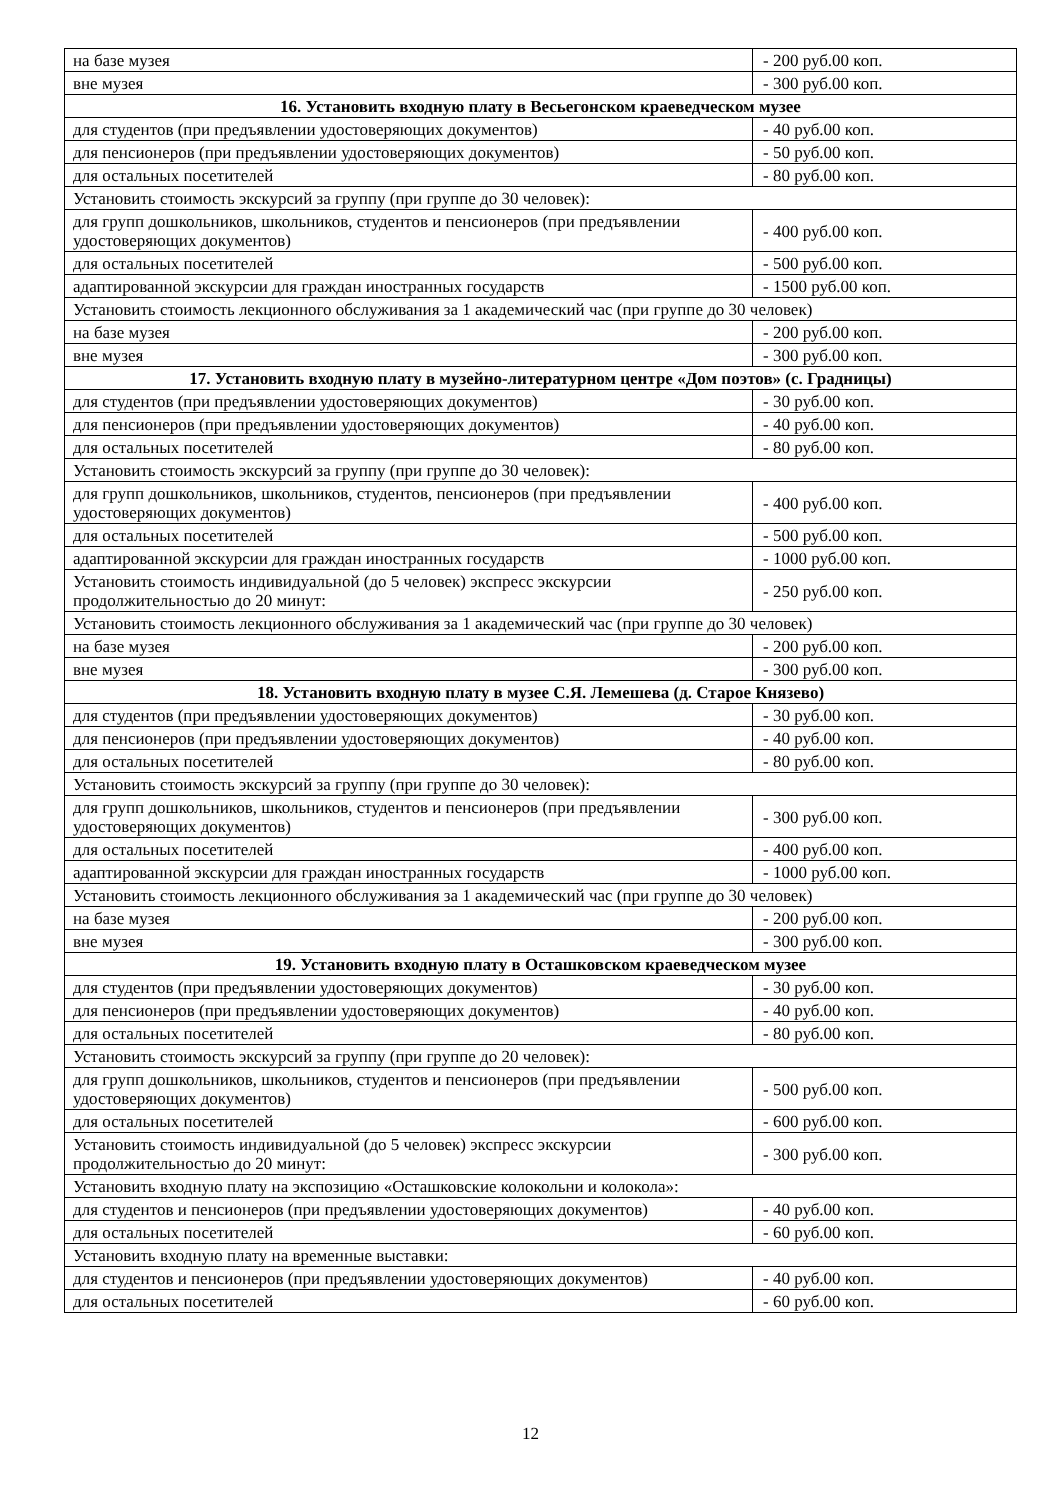| на базе музея | - 200 руб.00 коп. |
| вне музея | - 300 руб.00 коп. |
| 16. Установить входную плату в Весьегонском краеведческом музее | |
| для студентов (при предъявлении удостоверяющих документов) | - 40 руб.00 коп. |
| для пенсионеров (при предъявлении удостоверяющих документов) | - 50 руб.00 коп. |
| для остальных посетителей | - 80 руб.00 коп. |
| Установить стоимость экскурсий за группу (при группе до 30 человек): | |
| для групп дошкольников, школьников, студентов и пенсионеров (при предъявлении удостоверяющих документов) | - 400 руб.00 коп. |
| для остальных посетителей | - 500 руб.00 коп. |
| адаптированной экскурсии для граждан иностранных государств | - 1500 руб.00 коп. |
| Установить стоимость лекционного обслуживания за 1 академический час (при группе до 30 человек) | |
| на базе музея | - 200 руб.00 коп. |
| вне музея | - 300 руб.00 коп. |
| 17. Установить входную плату в музейно-литературном центре «Дом поэтов» (с. Градницы) | |
| для студентов (при предъявлении удостоверяющих документов) | - 30 руб.00 коп. |
| для пенсионеров (при предъявлении удостоверяющих документов) | - 40 руб.00 коп. |
| для остальных посетителей | - 80 руб.00 коп. |
| Установить стоимость экскурсий за группу (при группе до 30 человек): | |
| для групп дошкольников, школьников, студентов, пенсионеров (при предъявлении удостоверяющих документов) | - 400 руб.00 коп. |
| для остальных посетителей | - 500 руб.00 коп. |
| адаптированной экскурсии для граждан иностранных государств | - 1000 руб.00 коп. |
| Установить стоимость индивидуальной (до 5 человек) экспресс экскурсии продолжительностью до 20 минут: | - 250 руб.00 коп. |
| Установить стоимость лекционного обслуживания за 1 академический час (при группе до 30 человек) | |
| на базе музея | - 200 руб.00 коп. |
| вне музея | - 300 руб.00 коп. |
| 18. Установить входную плату в музее С.Я. Лемешева (д. Старое Князево) | |
| для студентов (при предъявлении удостоверяющих документов) | - 30 руб.00 коп. |
| для пенсионеров (при предъявлении удостоверяющих документов) | - 40 руб.00 коп. |
| для остальных посетителей | - 80 руб.00 коп. |
| Установить стоимость экскурсий за группу (при группе до 30 человек): | |
| для групп дошкольников, школьников, студентов и пенсионеров (при предъявлении удостоверяющих документов) | - 300 руб.00 коп. |
| для остальных посетителей | - 400 руб.00 коп. |
| адаптированной экскурсии для граждан иностранных государств | - 1000 руб.00 коп. |
| Установить стоимость лекционного обслуживания за 1 академический час (при группе до 30 человек) | |
| на базе музея | - 200 руб.00 коп. |
| вне музея | - 300 руб.00 коп. |
| 19. Установить входную плату в Осташковском краеведческом музее | |
| для студентов (при предъявлении удостоверяющих документов) | - 30 руб.00 коп. |
| для пенсионеров (при предъявлении удостоверяющих документов) | - 40 руб.00 коп. |
| для остальных посетителей | - 80 руб.00 коп. |
| Установить стоимость экскурсий за группу (при группе до 20 человек): | |
| для групп дошкольников, школьников, студентов и пенсионеров (при предъявлении удостоверяющих документов) | - 500 руб.00 коп. |
| для остальных посетителей | - 600 руб.00 коп. |
| Установить стоимость индивидуальной (до 5 человек) экспресс экскурсии продолжительностью до 20 минут: | - 300 руб.00 коп. |
| Установить входную плату на экспозицию «Осташковские колокольни и колокола»: | |
| для студентов и пенсионеров (при предъявлении удостоверяющих документов) | - 40 руб.00 коп. |
| для остальных посетителей | - 60 руб.00 коп. |
| Установить входную плату на временные выставки: | |
| для студентов и пенсионеров (при предъявлении удостоверяющих документов) | - 40 руб.00 коп. |
| для остальных посетителей | - 60 руб.00 коп. |
12